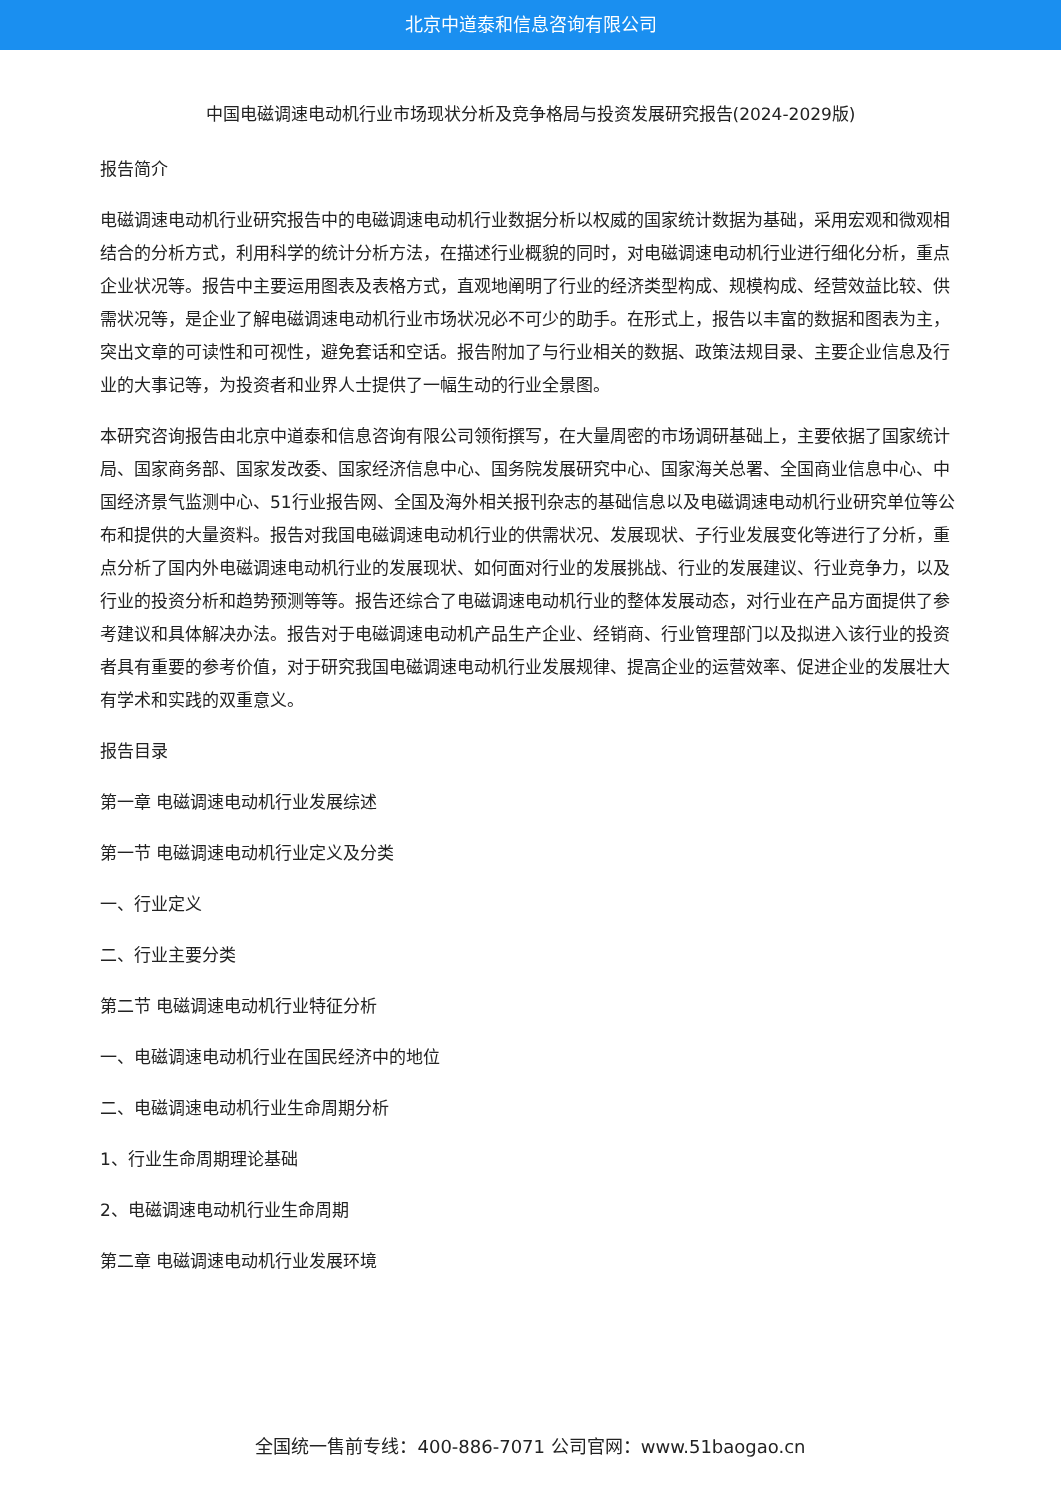北京中道泰和信息咨询有限公司
中国电磁调速电动机行业市场现状分析及竞争格局与投资发展研究报告(2024-2029版)
报告简介
电磁调速电动机行业研究报告中的电磁调速电动机行业数据分析以权威的国家统计数据为基础，采用宏观和微观相结合的分析方式，利用科学的统计分析方法，在描述行业概貌的同时，对电磁调速电动机行业进行细化分析，重点企业状况等。报告中主要运用图表及表格方式，直观地阐明了行业的经济类型构成、规模构成、经营效益比较、供需状况等，是企业了解电磁调速电动机行业市场状况必不可少的助手。在形式上，报告以丰富的数据和图表为主，突出文章的可读性和可视性，避免套话和空话。报告附加了与行业相关的数据、政策法规目录、主要企业信息及行业的大事记等，为投资者和业界人士提供了一幅生动的行业全景图。
本研究咨询报告由北京中道泰和信息咨询有限公司领衔撰写，在大量周密的市场调研基础上，主要依据了国家统计局、国家商务部、国家发改委、国家经济信息中心、国务院发展研究中心、国家海关总署、全国商业信息中心、中国经济景气监测中心、51行业报告网、全国及海外相关报刊杂志的基础信息以及电磁调速电动机行业研究单位等公布和提供的大量资料。报告对我国电磁调速电动机行业的供需状况、发展现状、子行业发展变化等进行了分析，重点分析了国内外电磁调速电动机行业的发展现状、如何面对行业的发展挑战、行业的发展建议、行业竞争力，以及行业的投资分析和趋势预测等等。报告还综合了电磁调速电动机行业的整体发展动态，对行业在产品方面提供了参考建议和具体解决办法。报告对于电磁调速电动机产品生产企业、经销商、行业管理部门以及拟进入该行业的投资者具有重要的参考价值，对于研究我国电磁调速电动机行业发展规律、提高企业的运营效率、促进企业的发展壮大有学术和实践的双重意义。
报告目录
第一章 电磁调速电动机行业发展综述
第一节 电磁调速电动机行业定义及分类
一、行业定义
二、行业主要分类
第二节 电磁调速电动机行业特征分析
一、电磁调速电动机行业在国民经济中的地位
二、电磁调速电动机行业生命周期分析
1、行业生命周期理论基础
2、电磁调速电动机行业生命周期
第二章 电磁调速电动机行业发展环境
全国统一售前专线：400-886-7071 公司官网：www.51baogao.cn